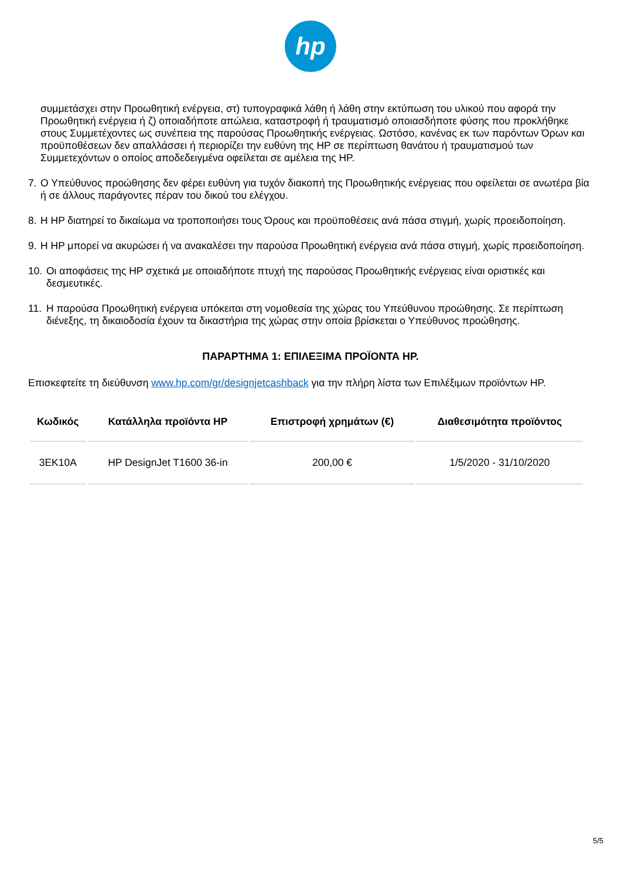hp
συμμετάσχει στην Προωθητική ενέργεια, στ) τυπογραφικά λάθη ή λάθη στην εκτύπωση του υλικού που αφορά την Προωθητική ενέργεια ή ζ) οποιαδήποτε απώλεια, καταστροφή ή τραυματισμό οποιασδήποτε φύσης που προκλήθηκε στους Συμμετέχοντες ως συνέπεια της παρούσας Προωθητικής ενέργειας. Ωστόσο, κανένας εκ των παρόντων Όρων και προϋποθέσεων δεν απαλλάσσει ή περιορίζει την ευθύνη της HP σε περίπτωση θανάτου ή τραυματισμού των Συμμετεχόντων ο οποίος αποδεδειγμένα οφείλεται σε αμέλεια της HP.
7. Ο Υπεύθυνος προώθησης δεν φέρει ευθύνη για τυχόν διακοπή της Προωθητικής ενέργειας που οφείλεται σε ανωτέρα βία ή σε άλλους παράγοντες πέραν του δικού του ελέγχου.
8. Η HP διατηρεί το δικαίωμα να τροποποιήσει τους Όρους και προϋποθέσεις ανά πάσα στιγμή, χωρίς προειδοποίηση.
9. Η HP μπορεί να ακυρώσει ή να ανακαλέσει την παρούσα Προωθητική ενέργεια ανά πάσα στιγμή, χωρίς προειδοποίηση.
10. Οι αποφάσεις της HP σχετικά με οποιαδήποτε πτυχή της παρούσας Προωθητικής ενέργειας είναι οριστικές και δεσμευτικές.
11. Η παρούσα Προωθητική ενέργεια υπόκειται στη νομοθεσία της χώρας του Υπεύθυνου προώθησης. Σε περίπτωση διένεξης, τη δικαιοδοσία έχουν τα δικαστήρια της χώρας στην οποία βρίσκεται ο Υπεύθυνος προώθησης.
ΠΑΡΑΡΤΗΜΑ 1: ΕΠΙΛΕΞΙΜΑ ΠΡΟΪΟΝΤΑ HP.
Επισκεφτείτε τη διεύθυνση www.hp.com/gr/designjetcashback για την πλήρη λίστα των Επιλέξιμων προϊόντων HP.
| Κωδικός | Κατάλληλα προϊόντα HP | Επιστροφή χρημάτων (€) | Διαθεσιμότητα προϊόντος |
| --- | --- | --- | --- |
| 3EK10A | HP DesignJet T1600 36-in | 200,00 € | 1/5/2020 - 31/10/2020 |
5/5